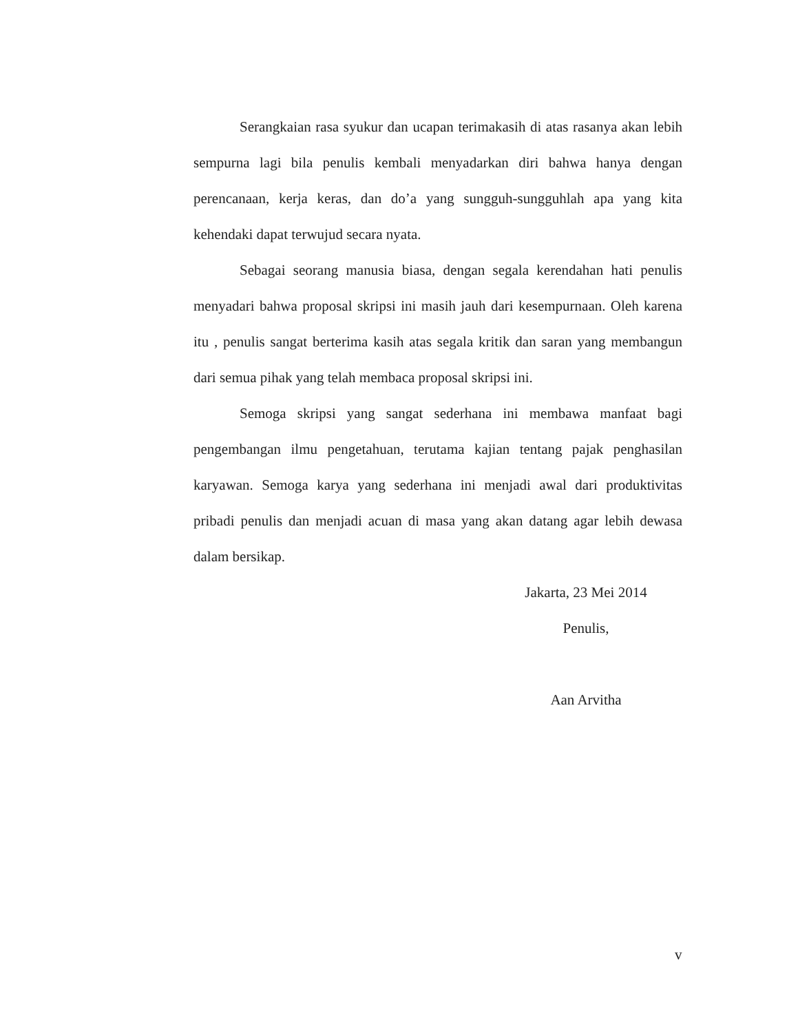Serangkaian rasa syukur dan ucapan terimakasih di atas rasanya akan lebih sempurna lagi bila penulis kembali menyadarkan diri bahwa hanya dengan perencanaan, kerja keras, dan do’a yang sungguh-sungguhlah apa yang kita kehendaki dapat terwujud secara nyata.
Sebagai seorang manusia biasa, dengan segala kerendahan hati penulis menyadari bahwa proposal skripsi ini masih jauh dari kesempurnaan. Oleh karena itu , penulis sangat berterima kasih atas segala kritik dan saran yang membangun dari semua pihak yang telah membaca proposal skripsi ini.
Semoga skripsi yang sangat sederhana ini membawa manfaat bagi pengembangan ilmu pengetahuan, terutama kajian tentang pajak penghasilan karyawan. Semoga karya yang sederhana ini menjadi awal dari produktivitas pribadi penulis dan menjadi acuan di masa yang akan datang agar lebih dewasa dalam bersikap.
Jakarta, 23 Mei 2014
Penulis,
Aan Arvitha
v